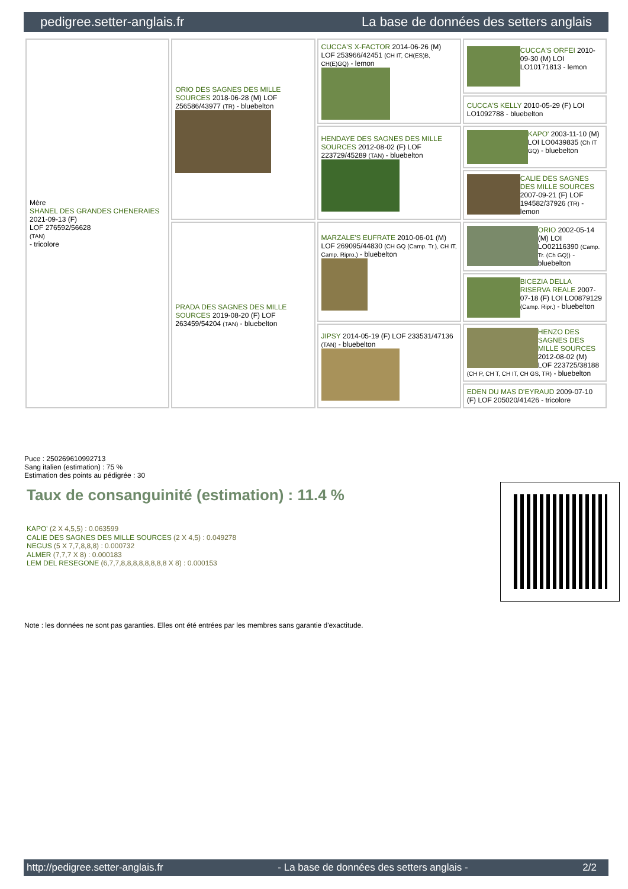pedigree.setter-anglais.fr La base de données des setters anglais
| Mère SHANEL DES GRANDES CHENERAIES 2021-09-13 (F) LOF 276592/56628 (TAN) - tricolore | ORIO DES SAGNES DES MILLE SOURCES 2018-06-28 (M) LOF 256586/43977 (TR) - bluebelton | CUCCA'S X-FACTOR 2014-06-26 (M) LOF 253966/42451 (CH IT, CH(ES)B, CH(E)GQ) - lemon | CUCCA'S ORFEI 2010-09-30 (M) LOI LO10171813 - lemon |
| | | | CUCCA'S KELLY 2010-05-29 (F) LOI LO1092788 - bluebelton |
| | | HENDAYE DES SAGNES DES MILLE SOURCES 2012-08-02 (F) LOF 223729/45289 (TAN) - bluebelton | KAPO' 2003-11-10 (M) LOI LO0439835 (Ch IT GQ) - bluebelton |
| | | | CALIE DES SAGNES DES MILLE SOURCES 2007-09-21 (F) LOF 194582/37926 (TR) - lemon |
| | PRADA DES SAGNES DES MILLE SOURCES 2019-08-20 (F) LOF 263459/54204 (TAN) - bluebelton | MARZALE'S EUFRATE 2010-06-01 (M) LOF 269095/44830 (CH GQ (Camp. Tr.), CH IT, Camp. Ripro.) - bluebelton | ORIO 2002-05-14 (M) LOI LO02116390 (Camp. Tr. (Ch GQ)) - bluebelton |
| | | | BICEZIA DELLA RISERVA REALE 2007-07-18 (F) LOI LO0879129 (Camp. Ripr.) - bluebelton |
| | | JIPSY 2014-05-19 (F) LOF 233531/47136 (TAN) - bluebelton | HENZO DES SAGNES DES MILLE SOURCES 2012-08-02 (M) LOF 223725/38188 (CH P, CH T, CH IT, CH GS, TR) - bluebelton |
| | | | EDEN DU MAS D'EYRAUD 2009-07-10 (F) LOF 205020/41426 - tricolore |
Puce : 250269610992713
Sang italien (estimation) : 75 %
Estimation des points au pédigrée : 30
Taux de consanguinité (estimation) : 11.4 %
KAPO' (2 X 4,5,5) : 0.063599
CALIE DES SAGNES DES MILLE SOURCES (2 X 4,5) : 0.049278
NEGUS (5 X 7,7,8,8,8) : 0.000732
ALMER (7,7,7 X 8) : 0.000183
LEM DEL RESEGONE (6,7,7,8,8,8,8,8,8,8,8 X 8) : 0.000153
Note : les données ne sont pas garanties. Elles ont été entrées par les membres sans garantie d'exactitude.
http://pedigree.setter-anglais.fr - La base de données des setters anglais - 2/2